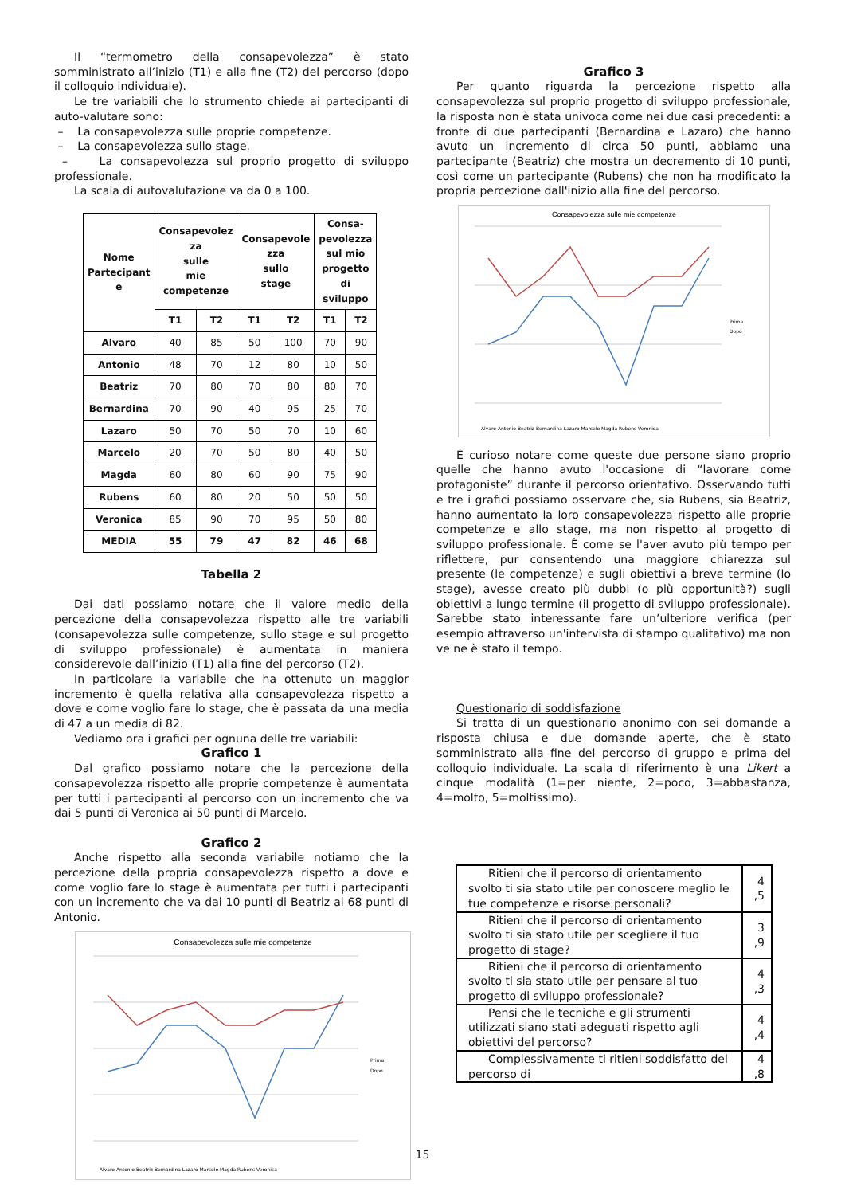Il “termometro della consapevolezza” è stato somministrato all’inizio (T1) e alla fine (T2) del percorso (dopo il colloquio individuale).
Le tre variabili che lo strumento chiede ai partecipanti di auto-valutare sono:
– La consapevolezza sulle proprie competenze.
– La consapevolezza sullo stage.
– La consapevolezza sul proprio progetto di sviluppo professionale.
La scala di autovalutazione va da 0 a 100.
| Nome Partecipant e | Consapevolez za sulle mie competenze | | Consapevole zza sullo stage | | Consa- pevolezza sul mio progetto di sviluppo | |
| --- | --- | --- | --- | --- | --- | --- |
| | T1 | T2 | T1 | T2 | T1 | T2 |
| Alvaro | 40 | 85 | 50 | 100 | 70 | 90 |
| Antonio | 48 | 70 | 12 | 80 | 10 | 50 |
| Beatriz | 70 | 80 | 70 | 80 | 80 | 70 |
| Bernardina | 70 | 90 | 40 | 95 | 25 | 70 |
| Lazaro | 50 | 70 | 50 | 70 | 10 | 60 |
| Marcelo | 20 | 70 | 50 | 80 | 40 | 50 |
| Magda | 60 | 80 | 60 | 90 | 75 | 90 |
| Rubens | 60 | 80 | 20 | 50 | 50 | 50 |
| Veronica | 85 | 90 | 70 | 95 | 50 | 80 |
| MEDIA | 55 | 79 | 47 | 82 | 46 | 68 |
Tabella 2
Dai dati possiamo notare che il valore medio della percezione della consapevolezza rispetto alle tre variabili (consapevolezza sulle competenze, sullo stage e sul progetto di sviluppo professionale) è aumentata in maniera considerevole dall’inizio (T1) alla fine del percorso (T2).
In particolare la variabile che ha ottenuto un maggior incremento è quella relativa alla consapevolezza rispetto a dove e come voglio fare lo stage, che è passata da una media di 47 a un media di 82.
Vediamo ora i grafici per ognuna delle tre variabili:
Grafico 1
Dal grafico possiamo notare che la percezione della consapevolezza rispetto alle proprie competenze è aumentata per tutti i partecipanti al percorso con un incremento che va dai 5 punti di Veronica ai 50 punti di Marcelo.
Grafico 2
Anche rispetto alla seconda variabile notiamo che la percezione della propria consapevolezza rispetto a dove e come voglio fare lo stage è aumentata per tutti i partecipanti con un incremento che va dai 10 punti di Beatriz ai 68 punti di Antonio.
Consapevolezza sulle mie competenze
Prima
Dopo
Alvaro Antonio Beatriz Bernardina Lazaro Marcelo Magda Rubens Veronica
Grafico 3
Per quanto riguarda la percezione rispetto alla consapevolezza sul proprio progetto di sviluppo professionale, la risposta non è stata univoca come nei due casi precedenti: a fronte di due partecipanti (Bernardina e Lazaro) che hanno avuto un incremento di circa 50 punti, abbiamo una partecipante (Beatriz) che mostra un decremento di 10 punti, così come un partecipante (Rubens) che non ha modificato la propria percezione dall'inizio alla fine del percorso.
Consapevolezza sulle mie competenze
Prima
Dopo
Alvaro Antonio Beatriz Bernardina Lazaro Marcelo Magda Rubens Veronica
È curioso notare come queste due persone siano proprio quelle che hanno avuto l'occasione di “lavorare come protagoniste” durante il percorso orientativo. Osservando tutti e tre i grafici possiamo osservare che, sia Rubens, sia Beatriz, hanno aumentato la loro consapevolezza rispetto alle proprie competenze e allo stage, ma non rispetto al progetto di sviluppo professionale. È come se l'aver avuto più tempo per riflettere, pur consentendo una maggiore chiarezza sul presente (le competenze) e sugli obiettivi a breve termine (lo stage), avesse creato più dubbi (o più opportunità?) sugli obiettivi a lungo termine (il progetto di sviluppo professionale). Sarebbe stato interessante fare un’ulteriore verifica (per esempio attraverso un'intervista di stampo qualitativo) ma non ve ne è stato il tempo.
Questionario di soddisfazione
Si tratta di un questionario anonimo con sei domande a risposta chiusa e due domande aperte, che è stato somministrato alla fine del percorso di gruppo e prima del colloquio individuale. La scala di riferimento è una Likert a cinque modalità (1=per niente, 2=poco, 3=abbastanza, 4=molto, 5=moltissimo).
| Ritieni che il percorso di orientamento svolto ti sia stato utile per conoscere meglio le tue competenze e risorse personali? | 4 ,5 |
| Ritieni che il percorso di orientamento svolto ti sia stato utile per scegliere il tuo progetto di stage? | 3 ,9 |
| Ritieni che il percorso di orientamento svolto ti sia stato utile per pensare al tuo progetto di sviluppo professionale? | 4 ,3 |
| Pensi che le tecniche e gli strumenti utilizzati siano stati adeguati rispetto agli obiettivi del percorso? | 4 ,4 |
| Complessivamente ti ritieni soddisfatto del percorso di | 4 ,8 |
15